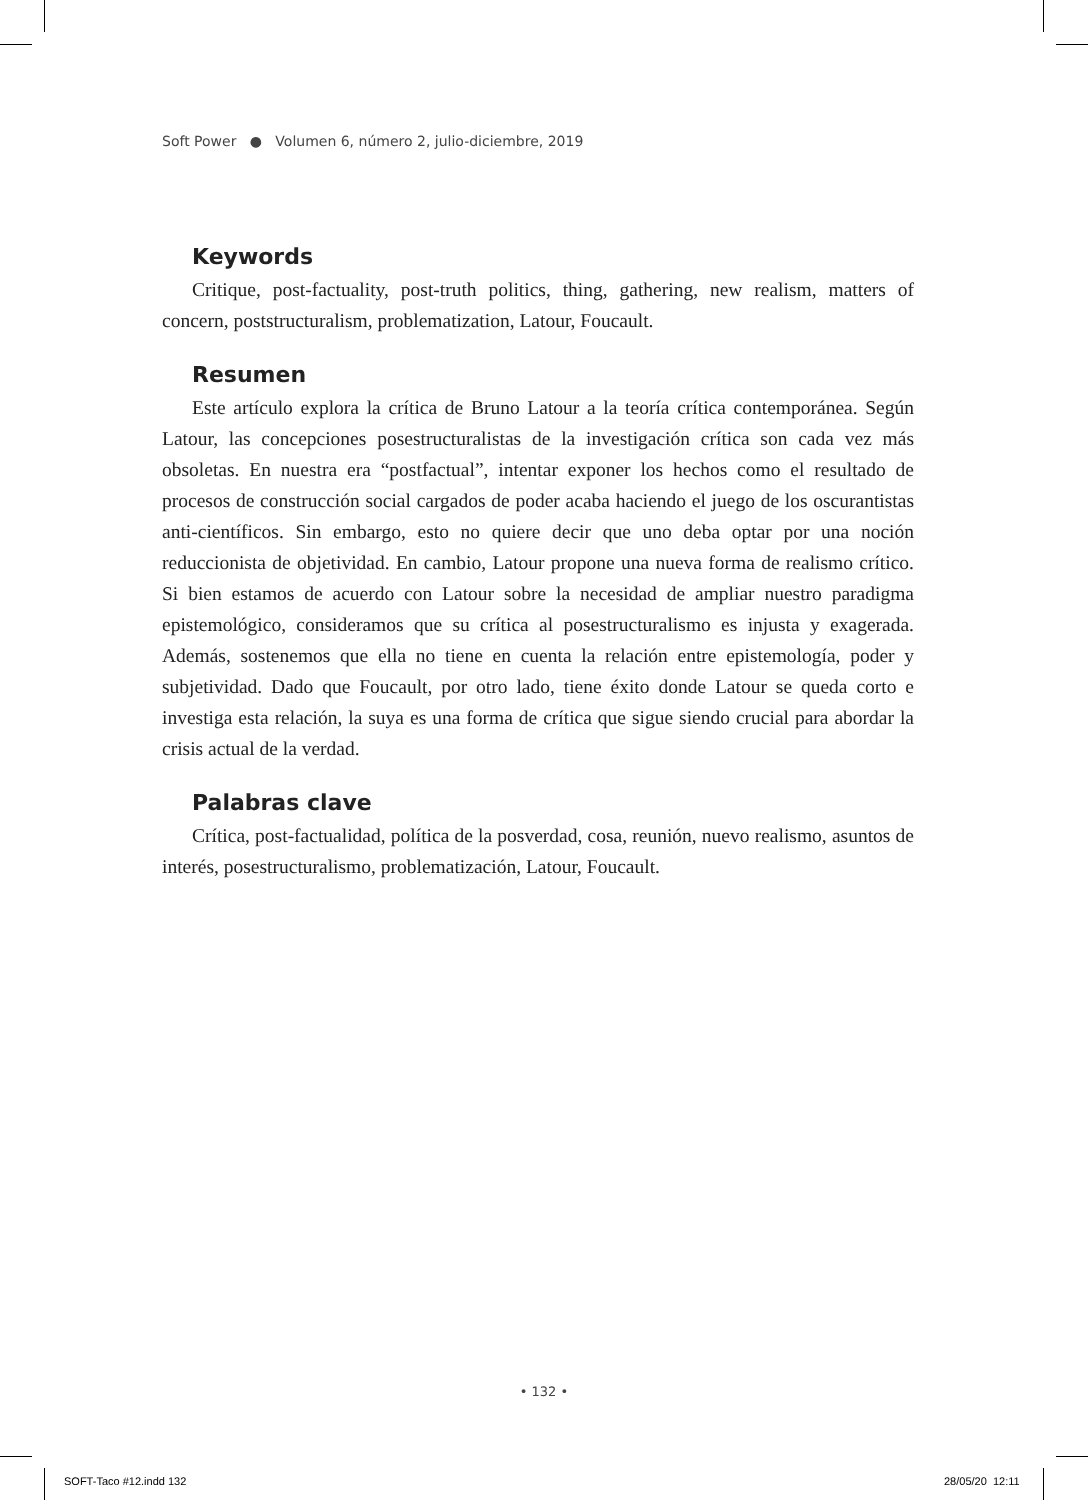Soft Power ● Volumen 6, número 2, julio-diciembre, 2019
Keywords
Critique, post-factuality, post-truth politics, thing, gathering, new realism, matters of concern, poststructuralism, problematization, Latour, Foucault.
Resumen
Este artículo explora la crítica de Bruno Latour a la teoría crítica contemporánea. Según Latour, las concepciones posestructuralistas de la investigación crítica son cada vez más obsoletas. En nuestra era “postfactual”, intentar exponer los hechos como el resultado de procesos de construcción social cargados de poder acaba haciendo el juego de los oscurantistas anti-científicos. Sin embargo, esto no quiere decir que uno deba optar por una noción reduccionista de objetividad. En cambio, Latour propone una nueva forma de realismo crítico. Si bien estamos de acuerdo con Latour sobre la necesidad de ampliar nuestro paradigma epistemológico, consideramos que su crítica al posestructuralismo es injusta y exagerada. Además, sostenemos que ella no tiene en cuenta la relación entre epistemología, poder y subjetividad. Dado que Foucault, por otro lado, tiene éxito donde Latour se queda corto e investiga esta relación, la suya es una forma de crítica que sigue siendo crucial para abordar la crisis actual de la verdad.
Palabras clave
Crítica, post-factualidad, política de la posverdad, cosa, reunión, nuevo realismo, asuntos de interés, posestructuralismo, problematización, Latour, Foucault.
• 132 •
SOFT-Taco #12.indd 132 28/05/20 12:11